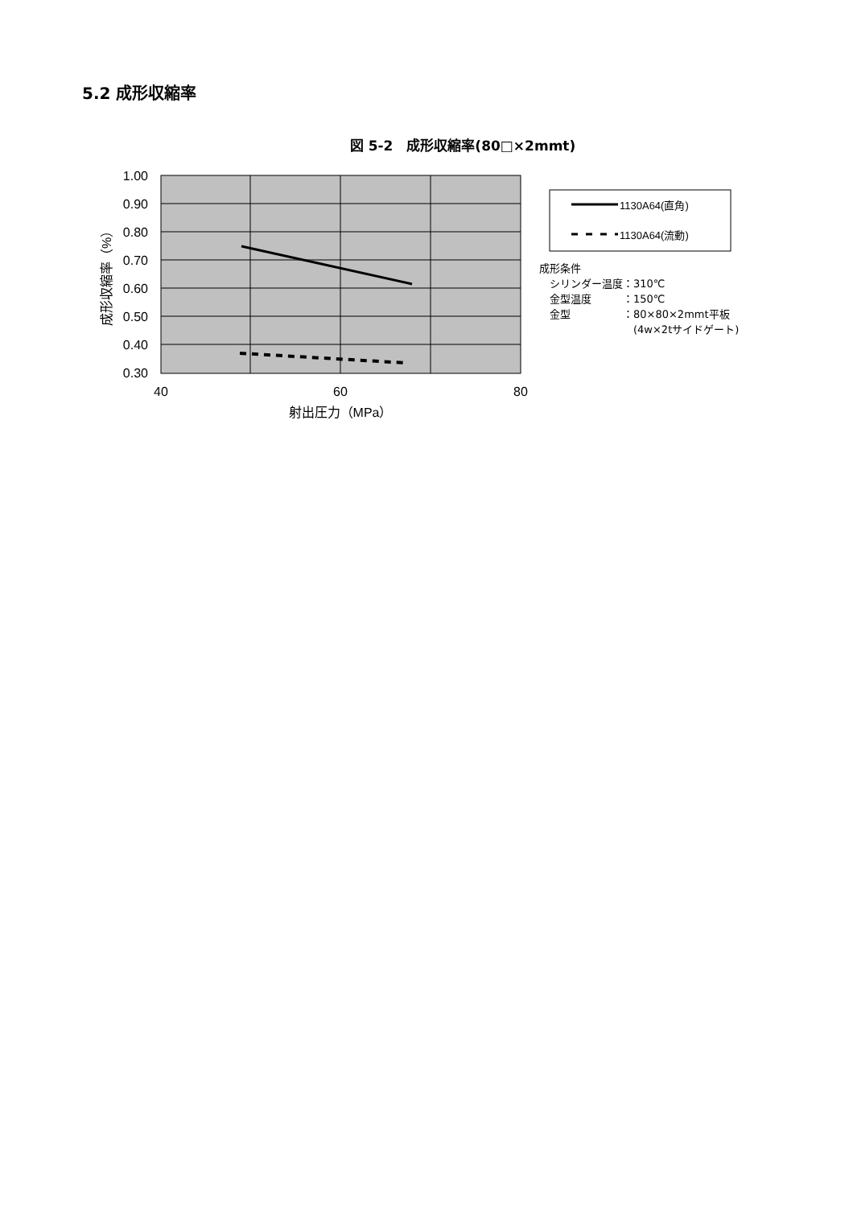5.2 成形収縮率
図 5-2　成形収縮率(80□×2mmt)
1.00
0.90
0.80
0.70
0.60
0.50
0.40
0.30
40
60
80
射出圧力（MPa）
成形収縮率（%）
1130A64(直角)
1130A64(流動)
成形条件
　シリンダー温度：310℃
　金型温度　　　：150℃
　金型　　　　　：80×80×2mmt平板
　　　　　　　　　(4w×2tサイドゲート)